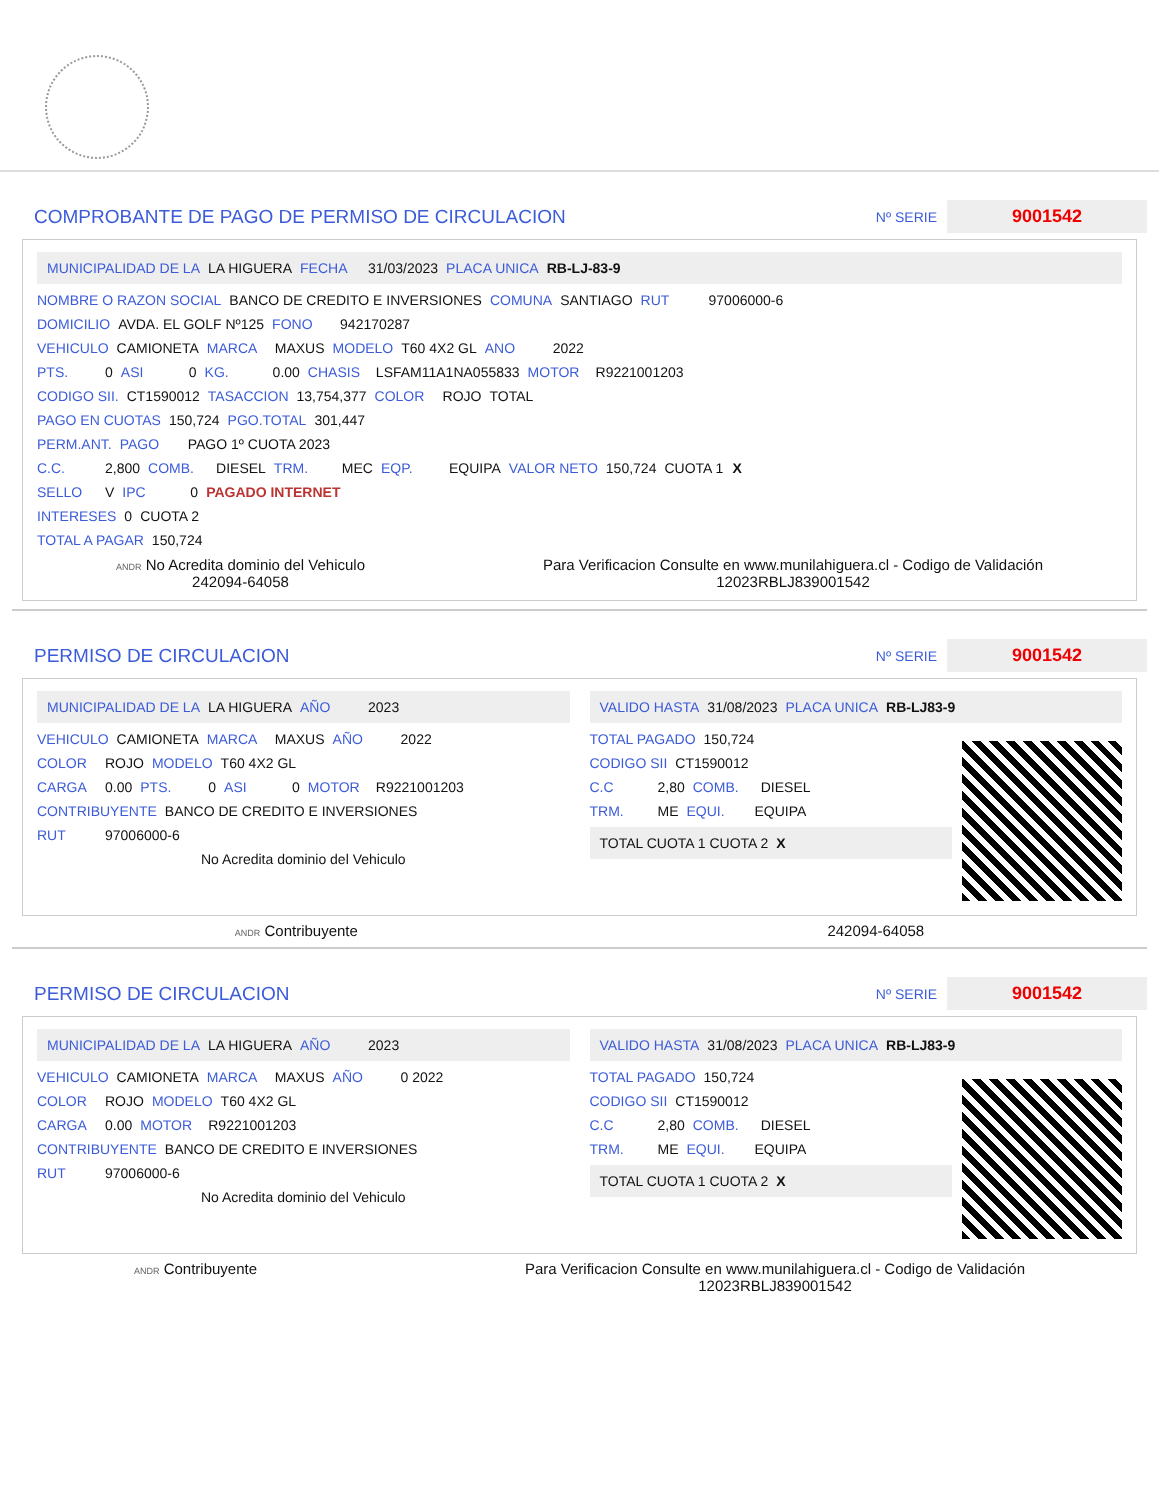COMPROBANTE DE PAGO DE PERMISO DE CIRCULACION Nº SERIE 9001542
MUNICIPALIDAD DE LA LA HIGUERA FECHA 31/03/2023 PLACA UNICA RB-LJ-83-9
NOMBRE O RAZON SOCIAL BANCO DE CREDITO E INVERSIONES COMUNA SANTIAGO RUT 97006000-6
DOMICILIO AVDA. EL GOLF Nº125 FONO 942170287
VEHICULO CAMIONETA MARCA MAXUS MODELO T60 4X2 GL ANO 2022
PTS. 0 ASI 0 KG. 0.00 CHASIS LSFAM11A1NA055833 MOTOR R9221001203
CODIGO SII. CT1590012 TASACCION 13,754,377 COLOR ROJO TOTAL
PAGO EN CUOTAS 150,724 PGO.TOTAL 301,447
PERM.ANT. PAGO PAGO 1º CUOTA 2023
C.C. 2,800 COMB. DIESEL TRM. MEC EQP. EQUIPA VALOR NETO 150,724 CUOTA 1 X
SELLO V IPC 0 PAGADO INTERNET
INTERESES 0 CUOTA 2
TOTAL A PAGAR 150,724
ANDR No Acredita dominio del Vehiculo
242094-64058
Para Verificacion Consulte en www.munilahiguera.cl - Codigo de Validación
12023RBLJ839001542
PERMISO DE CIRCULACION Nº SERIE 9001542
MUNICIPALIDAD DE LA LA HIGUERA AÑO 2023
VEHICULO CAMIONETA MARCA MAXUS AÑO 2022
COLOR ROJO MODELO T60 4X2 GL
CARGA 0.00 PTS. 0 ASI 0 MOTOR R9221001203
CONTRIBUYENTE BANCO DE CREDITO E INVERSIONES
RUT 97006000-6
No Acredita dominio del Vehiculo
VALIDO HASTA 31/08/2023 PLACA UNICA RB-LJ83-9
TOTAL PAGADO 150,724
CODIGO SII CT1590012
C.C 2,80 COMB. DIESEL
TRM. ME EQUI. EQUIPA
TOTAL CUOTA 1 CUOTA 2 X
ANDR Contribuyente 242094-64058
PERMISO DE CIRCULACION Nº SERIE 9001542
MUNICIPALIDAD DE LA LA HIGUERA AÑO 2023
VEHICULO CAMIONETA MARCA MAXUS AÑO 0 2022
COLOR ROJO MODELO T60 4X2 GL
CARGA 0.00 MOTOR R9221001203
CONTRIBUYENTE BANCO DE CREDITO E INVERSIONES
RUT 97006000-6
No Acredita dominio del Vehiculo
VALIDO HASTA 31/08/2023 PLACA UNICA RB-LJ83-9
TOTAL PAGADO 150,724
CODIGO SII CT1590012
C.C 2,80 COMB. DIESEL
TRM. ME EQUI. EQUIPA
TOTAL CUOTA 1 CUOTA 2 X
ANDR Contribuyente Para Verificacion Consulte en www.munilahiguera.cl - Codigo de Validación
12023RBLJ839001542